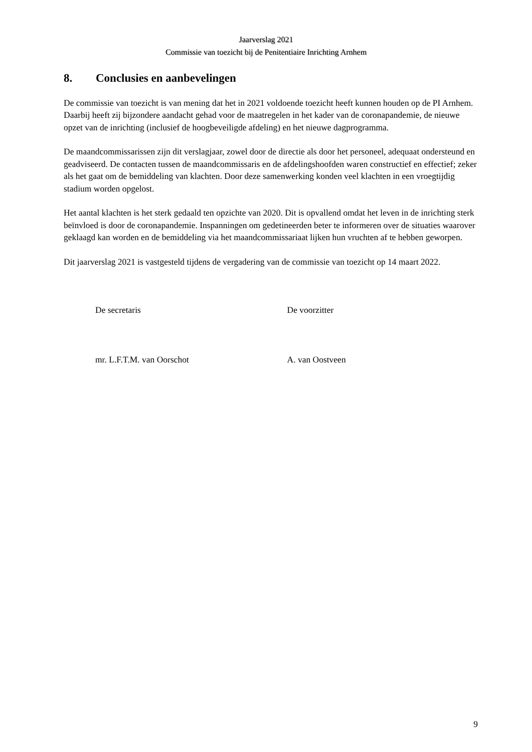Jaarverslag 2021
Commissie van toezicht bij de Penitentiaire Inrichting Arnhem
8. Conclusies en aanbevelingen
De commissie van toezicht is van mening dat het in 2021 voldoende toezicht heeft kunnen houden op de PI Arnhem. Daarbij heeft zij bijzondere aandacht gehad voor de maatregelen in het kader van de coronapandemie, de nieuwe opzet van de inrichting (inclusief de hoogbeveiligde afdeling) en het nieuwe dagprogramma.
De maandcommissarissen zijn dit verslagjaar, zowel door de directie als door het personeel, adequaat ondersteund en geadviseerd. De contacten tussen de maandcommissaris en de afdelingshoofden waren constructief en effectief; zeker als het gaat om de bemiddeling van klachten. Door deze samenwerking konden veel klachten in een vroegtijdig stadium worden opgelost.
Het aantal klachten is het sterk gedaald ten opzichte van 2020. Dit is opvallend omdat het leven in de inrichting sterk beïnvloed is door de coronapandemie. Inspanningen om gedetineerden beter te informeren over de situaties waarover geklaagd kan worden en de bemiddeling via het maandcommissariaat lijken hun vruchten af te hebben geworpen.
Dit jaarverslag 2021 is vastgesteld tijdens de vergadering van de commissie van toezicht op 14 maart 2022.
De secretaris
mr. L.F.T.M. van Oorschot
De voorzitter
A. van Oostveen
9